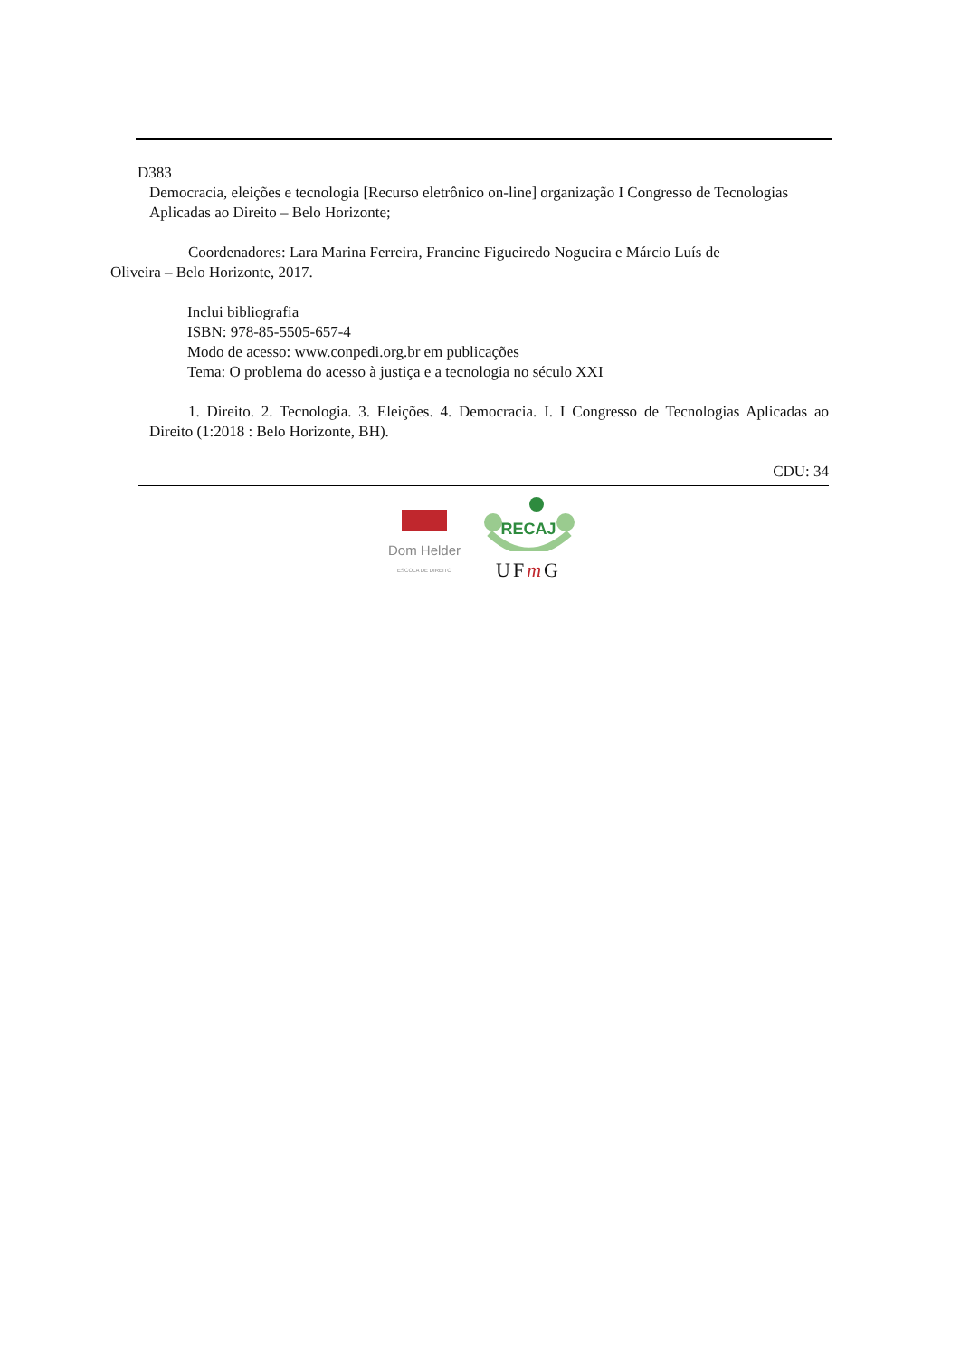D383
Democracia, eleições e tecnologia [Recurso eletrônico on-line] organização I Congresso de Tecnologias Aplicadas ao Direito – Belo Horizonte;
Coordenadores: Lara Marina Ferreira, Francine Figueiredo Nogueira e Márcio Luís de
Oliveira – Belo Horizonte, 2017.
Inclui bibliografia
ISBN: 978-85-5505-657-4
Modo de acesso: www.conpedi.org.br em publicações
Tema: O problema do acesso à justiça e a tecnologia no século XXI
1. Direito. 2. Tecnologia. 3. Eleições. 4. Democracia. I. I Congresso de Tecnologias Aplicadas ao Direito (1:2018 : Belo Horizonte, BH).
CDU: 34
Dom Helder
ESCOLA DE DIREITO
RECAJ
UFm G